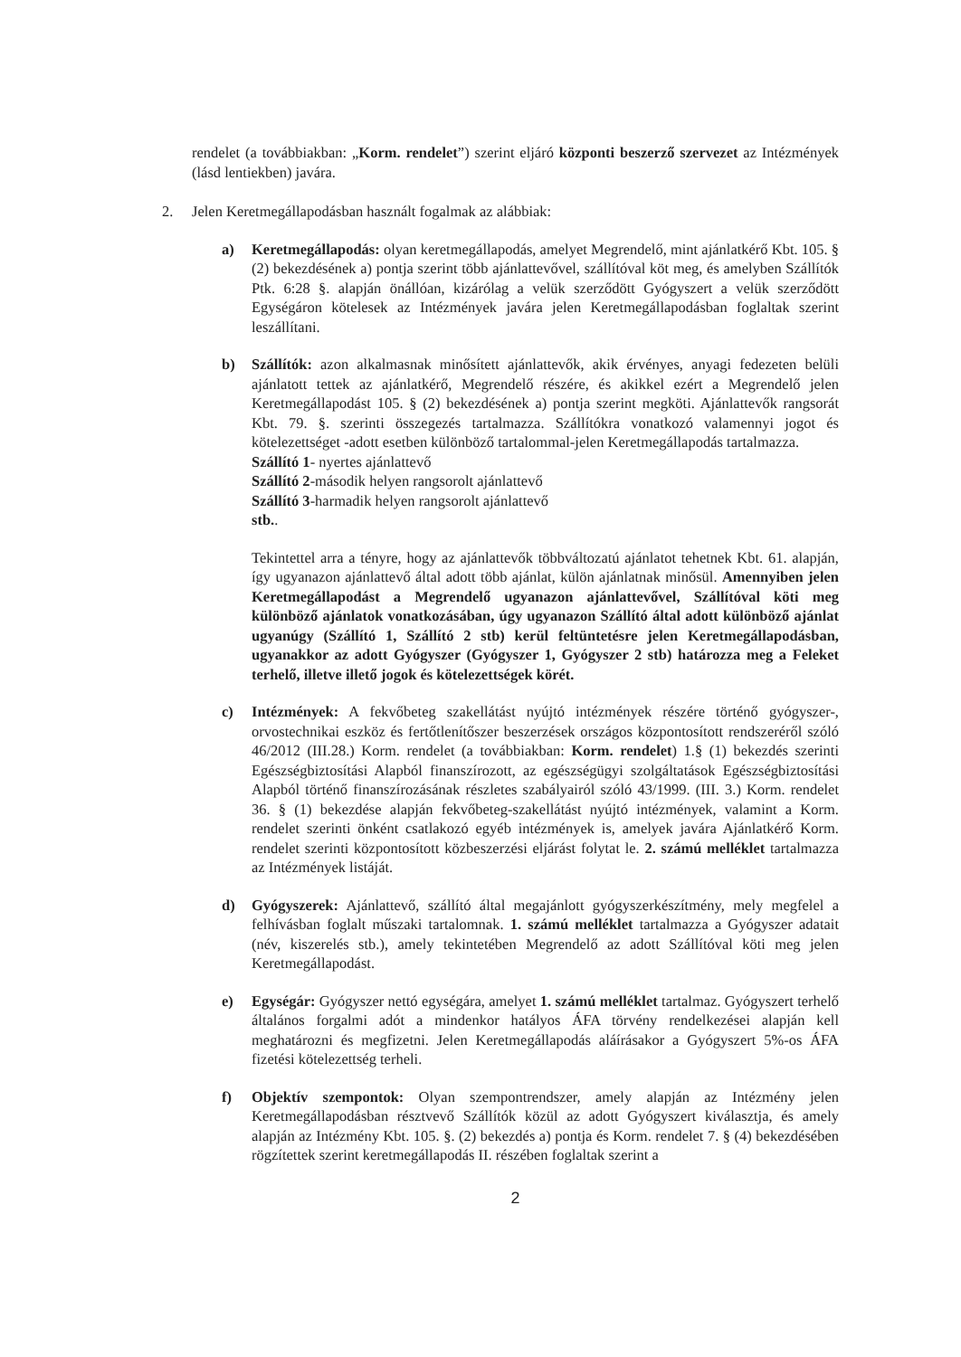rendelet (a továbbiakban: „Korm. rendelet”) szerint eljáró központi beszerző szervezet az Intézmények (lásd lentiekben) javára.
2. Jelen Keretmegállapodásban használt fogalmak az alábbiak:
a) Keretmegállapodás: olyan keretmegállapodás, amelyet Megrendelő, mint ajánlatkérő Kbt. 105. § (2) bekezdésének a) pontja szerint több ajánlattevővel, szállítóval köt meg, és amelyben Szállítók Ptk. 6:28 §. alapján önállóan, kizárólag a velük szerződött Gyógyszert a velük szerződött Egységáron kötelesek az Intézmények javára jelen Keretmegállapodásban foglaltak szerint leszállítani.
b) Szállítók: azon alkalmasnak minősített ajánlattevők, akik érvényes, anyagi fedezeten belüli ajánlatott tettek az ajánlatkérő, Megrendelő részére, és akikkel ezért a Megrendelő jelen Keretmegállapodást 105. § (2) bekezdésének a) pontja szerint megköti. Ajánlattevők rangsorát Kbt. 79. §. szerinti összegezés tartalmazza. Szállítókra vonatkozó valamennyi jogot és kötelezettséget -adott esetben különböző tartalommal-jelen Keretmegállapodás tartalmazza.
Szállító 1- nyertes ajánlattevő
Szállító 2-második helyen rangsorolt ajánlattevő
Szállító 3-harmadik helyen rangsorolt ajánlattevő
stb..
Tekintettel arra a tényre, hogy az ajánlattevők többváltozatú ajánlatot tehetnek Kbt. 61. alapján, így ugyanazon ajánlattevő által adott több ajánlat, külön ajánlatnak minősül. Amennyiben jelen Keretmegállapodást a Megrendelő ugyanazon ajánlattevővel, Szállítóval köti meg különböző ajánlatok vonatkozásában, úgy ugyanazon Szállító által adott különböző ajánlat ugyanúgy (Szállító 1, Szállító 2 stb) kerül feltüntetésre jelen Keretmegállapodásban, ugyanakkor az adott Gyógyszer (Gyógyszer 1, Gyógyszer 2 stb) határozza meg a Feleket terhelő, illetve illető jogok és kötelezettségek körét.
c) Intézmények: A fekvőbeteg szakellátást nyújtó intézmények részére történő gyógyszer-, orvostechnikai eszköz és fertőtlenítőszer beszerzések országos központosított rendszeréről szóló 46/2012 (III.28.) Korm. rendelet (a továbbiakban: Korm. rendelet) 1.§ (1) bekezdés szerinti Egészségbiztosítási Alapból finanszírozott, az egészségügyi szolgáltatások Egészségbiztosítási Alapból történő finanszírozásának részletes szabályairól szóló 43/1999. (III. 3.) Korm. rendelet 36. § (1) bekezdése alapján fekvőbeteg-szakellátást nyújtó intézmények, valamint a Korm. rendelet szerinti önként csatlakozó egyéb intézmények is, amelyek javára Ajánlatkérő Korm. rendelet szerinti központosított közbeszerzési eljárást folytat le. 2. számú melléklet tartalmazza az Intézmények listáját.
d) Gyógyszerek: Ajánlattevő, szállító által megajánlott gyógyszerkészítmény, mely megfelel a felhívásban foglalt műszaki tartalomnak. 1. számú melléklet tartalmazza a Gyógyszer adatait (név, kiszerelés stb.), amely tekintetében Megrendelő az adott Szállítóval köti meg jelen Keretmegállapodást.
e) Egységár: Gyógyszer nettó egységára, amelyet 1. számú melléklet tartalmaz. Gyógyszert terhelő általános forgalmi adót a mindenkor hatályos ÁFA törvény rendelkezései alapján kell meghatározni és megfizetni. Jelen Keretmegállapodás aláírásakor a Gyógyszert 5%-os ÁFA fizetési kötelezettség terheli.
f) Objektív szempontok: Olyan szempontrendszer, amely alapján az Intézmény jelen Keretmegállapodásban résztvevő Szállítók közül az adott Gyógyszert kiválasztja, és amely alapján az Intézmény Kbt. 105. §. (2) bekezdés a) pontja és Korm. rendelet 7. § (4) bekezdésében rögzítettek szerint keretmegállapodás II. részében foglaltak szerint a
2